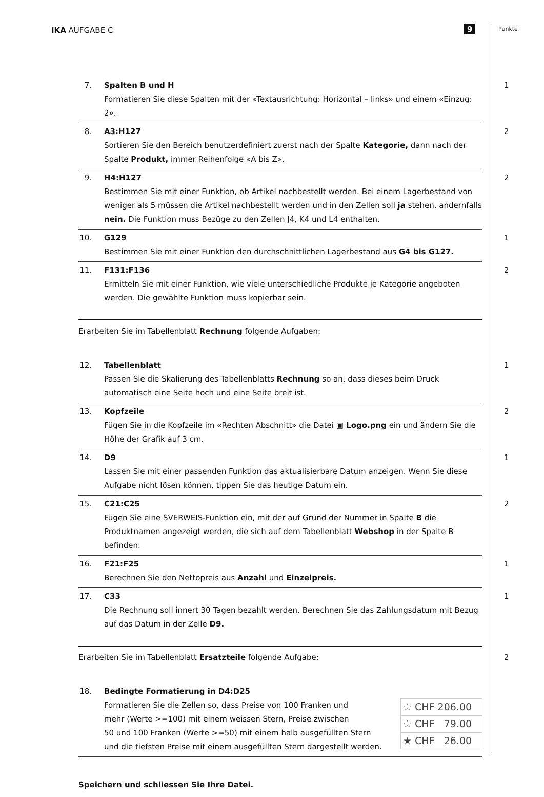IKA AUFGABE C 9 Punkte
7. Spalten B und H
Formatieren Sie diese Spalten mit der «Textausrichtung: Horizontal – links» und einem «Einzug: 2».
1
8. A3:H127
Sortieren Sie den Bereich benutzerdefiniert zuerst nach der Spalte Kategorie, dann nach der Spalte Produkt, immer Reihenfolge «A bis Z».
2
9. H4:H127
Bestimmen Sie mit einer Funktion, ob Artikel nachbestellt werden. Bei einem Lagerbestand von weniger als 5 müssen die Artikel nachbestellt werden und in den Zellen soll ja stehen, andernfalls nein. Die Funktion muss Bezüge zu den Zellen J4, K4 und L4 enthalten.
2
10. G129
Bestimmen Sie mit einer Funktion den durchschnittlichen Lagerbestand aus G4 bis G127.
1
11. F131:F136
Ermitteln Sie mit einer Funktion, wie viele unterschiedliche Produkte je Kategorie angeboten werden. Die gewählte Funktion muss kopierbar sein.
2
Erarbeiten Sie im Tabellenblatt Rechnung folgende Aufgaben:
12. Tabellenblatt
Passen Sie die Skalierung des Tabellenblatts Rechnung so an, dass dieses beim Druck automatisch eine Seite hoch und eine Seite breit ist.
1
13. Kopfzeile
Fügen Sie in die Kopfzeile im «Rechten Abschnitt» die Datei ▣ Logo.png ein und ändern Sie die Höhe der Grafik auf 3 cm.
2
14. D9
Lassen Sie mit einer passenden Funktion das aktualisierbare Datum anzeigen. Wenn Sie diese Aufgabe nicht lösen können, tippen Sie das heutige Datum ein.
1
15. C21:C25
Fügen Sie eine SVERWEIS-Funktion ein, mit der auf Grund der Nummer in Spalte B die Produktnamen angezeigt werden, die sich auf dem Tabellenblatt Webshop in der Spalte B befinden.
2
16. F21:F25
Berechnen Sie den Nettopreis aus Anzahl und Einzelpreis.
1
17. C33
Die Rechnung soll innert 30 Tagen bezahlt werden. Berechnen Sie das Zahlungsdatum mit Bezug auf das Datum in der Zelle D9.
1
Erarbeiten Sie im Tabellenblatt Ersatzteile folgende Aufgabe: 2
18. Bedingte Formatierung in D4:D25
Formatieren Sie die Zellen so, dass Preise von 100 Franken und
mehr (Werte >=100) mit einem weissen Stern, Preise zwischen
50 und 100 Franken (Werte >=50) mit einem halb ausgefüllten Stern
und die tiefsten Preise mit einem ausgefüllten Stern dargestellt werden.
☆ CHF 206.00
☆ CHF 79.00
★ CHF 26.00
Speichern und schliessen Sie Ihre Datei.